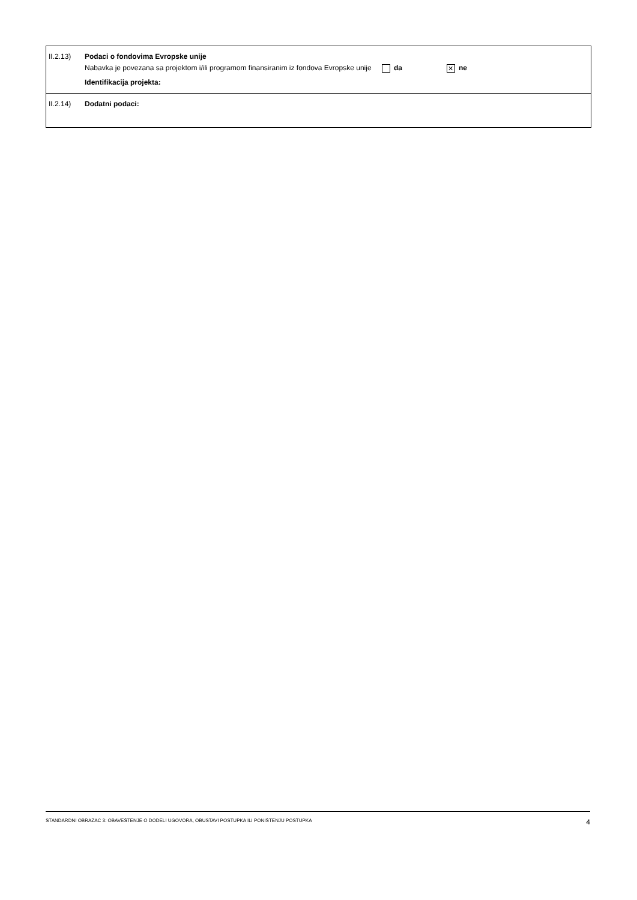II.2.13)
Podaci o fondovima Evropske unije
Nabavka je povezana sa projektom i/ili programom finansiranim iz fondova Evropske unije da ✕ ne
Identifikacija projekta:
II.2.14)
Dodatni podaci:
STANDARDNI OBRAZAC 3: OBAVEŠTENJE O DODELI UGOVORA, OBUSTAVI POSTUPKA ILI PONIŠTENJU POSTUPKA 4